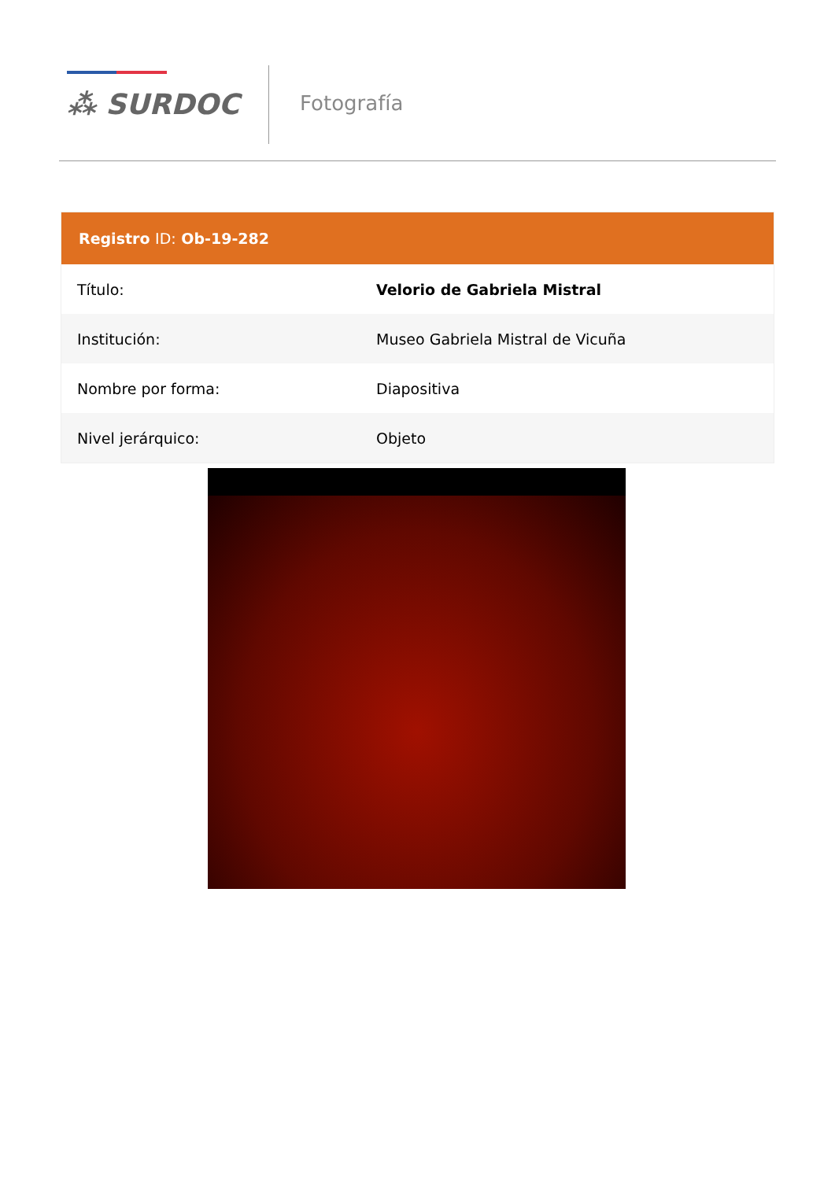⁂ SURDOC Fotografía
| Registro ID: Ob-19-282 | |
| --- | --- |
| Título: | Velorio de Gabriela Mistral |
| Institución: | Museo Gabriela Mistral de Vicuña |
| Nombre por forma: | Diapositiva |
| Nivel jerárquico: | Objeto |